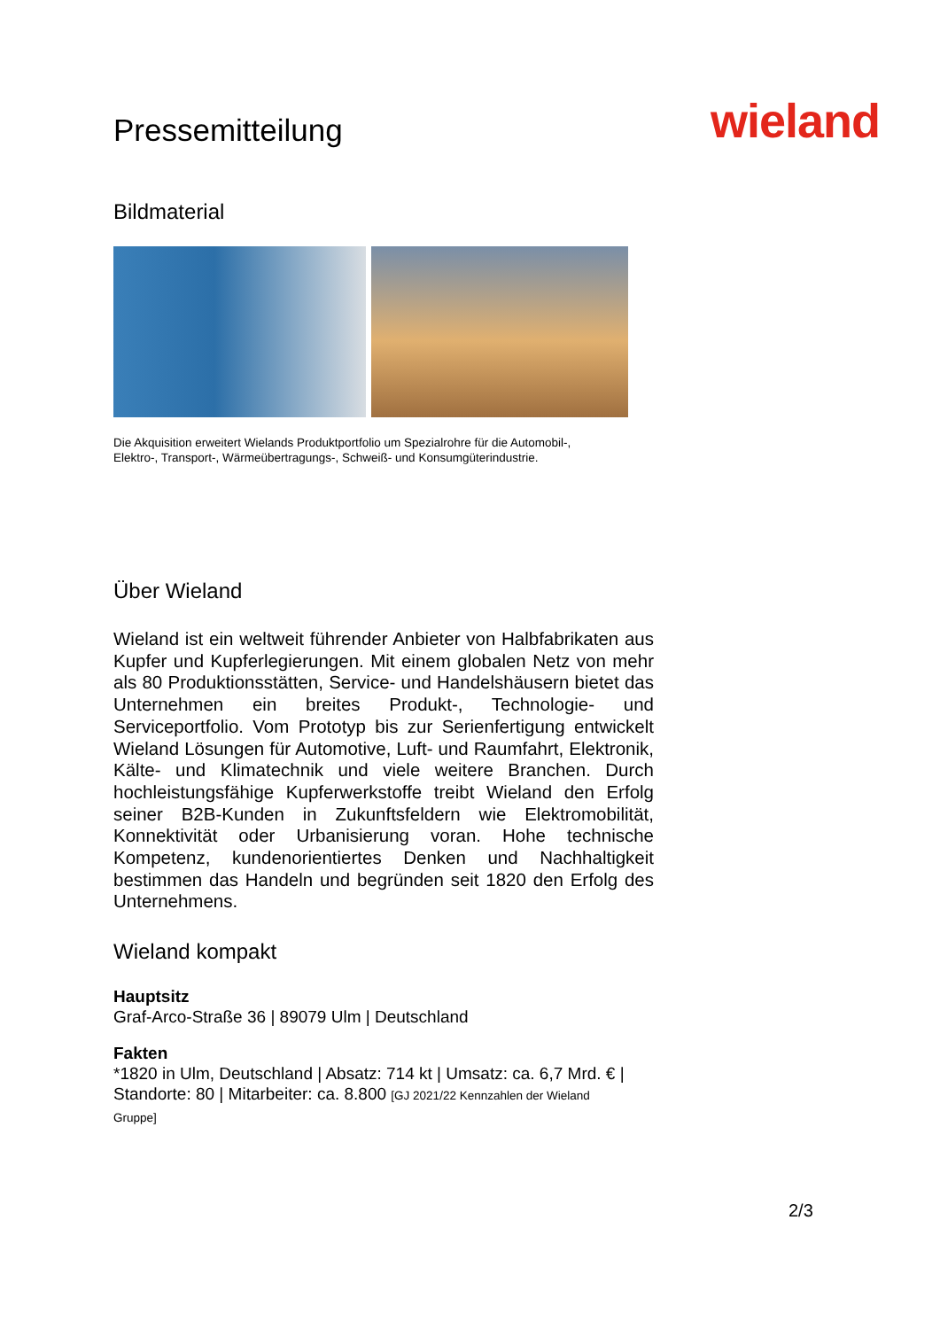Pressemitteilung
wieland
Bildmaterial
Die Akquisition erweitert Wielands Produktportfolio um Spezialrohre für die Automobil-,
Elektro-, Transport-, Wärmeübertragungs-, Schweiß- und Konsumgüterindustrie.
Über Wieland
Wieland ist ein weltweit führender Anbieter von Halbfabrikaten aus Kupfer und Kupferlegierungen. Mit einem globalen Netz von mehr als 80 Produktionsstätten, Service- und Handelshäusern bietet das Unternehmen ein breites Produkt-, Technologie- und Serviceportfolio. Vom Prototyp bis zur Serienfertigung entwickelt Wieland Lösungen für Automotive, Luft- und Raumfahrt, Elektronik, Kälte- und Klimatechnik und viele weitere Branchen. Durch hochleistungsfähige Kupferwerkstoffe treibt Wieland den Erfolg seiner B2B-Kunden in Zukunftsfeldern wie Elektromobilität, Konnektivität oder Urbanisierung voran. Hohe technische Kompetenz, kundenorientiertes Denken und Nachhaltigkeit bestimmen das Handeln und begründen seit 1820 den Erfolg des Unternehmens.
Wieland kompakt
Hauptsitz
Graf-Arco-Straße 36 | 89079 Ulm | Deutschland
Fakten
*1820 in Ulm, Deutschland | Absatz: 714 kt | Umsatz: ca. 6,7 Mrd. € |
Standorte: 80 | Mitarbeiter: ca. 8.800 [GJ 2021/22 Kennzahlen der Wieland
Gruppe]
2/3